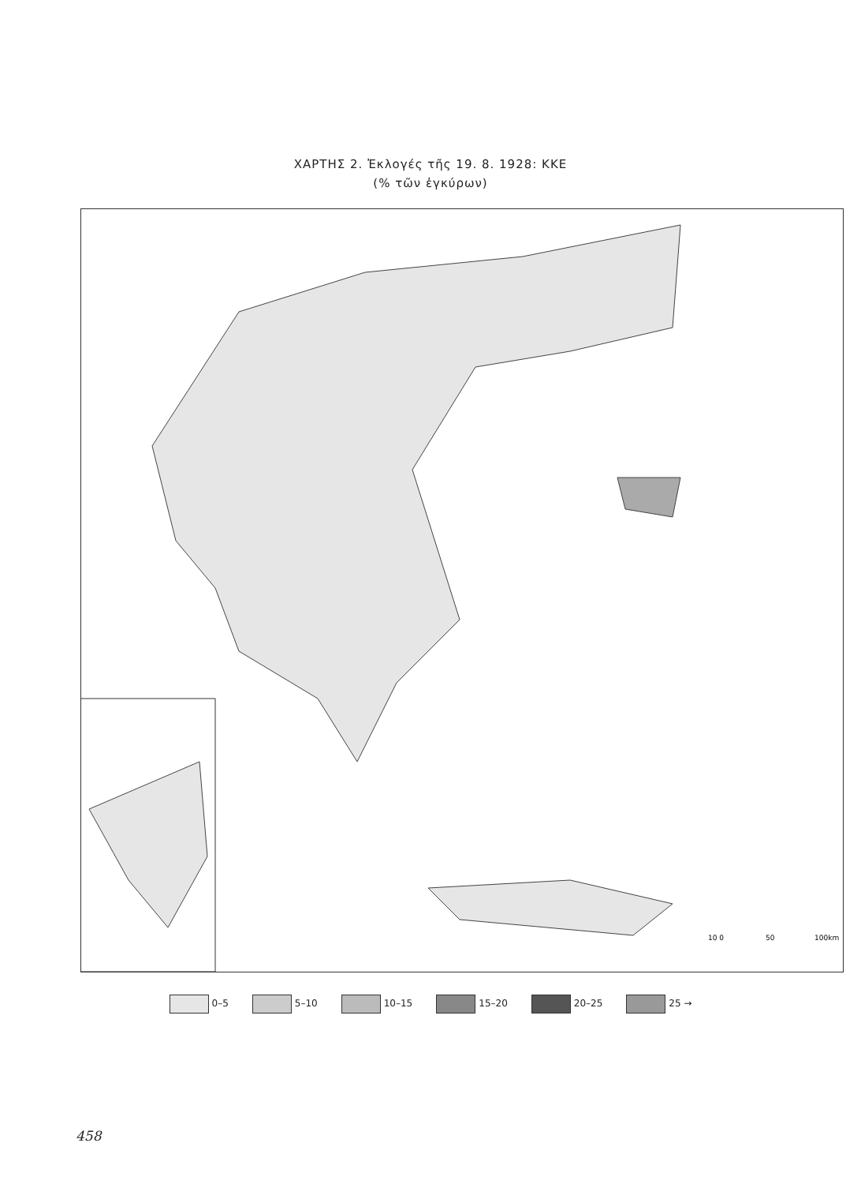ΧΑΡΤΗΣ 2. Ἐκλογές τῆς 19. 8. 1928: ΚΚΕ
(% τῶν ἐγκύρων)
10 0
50
100km
0–5 5–10 10–15 15–20 20–25 25 →
458